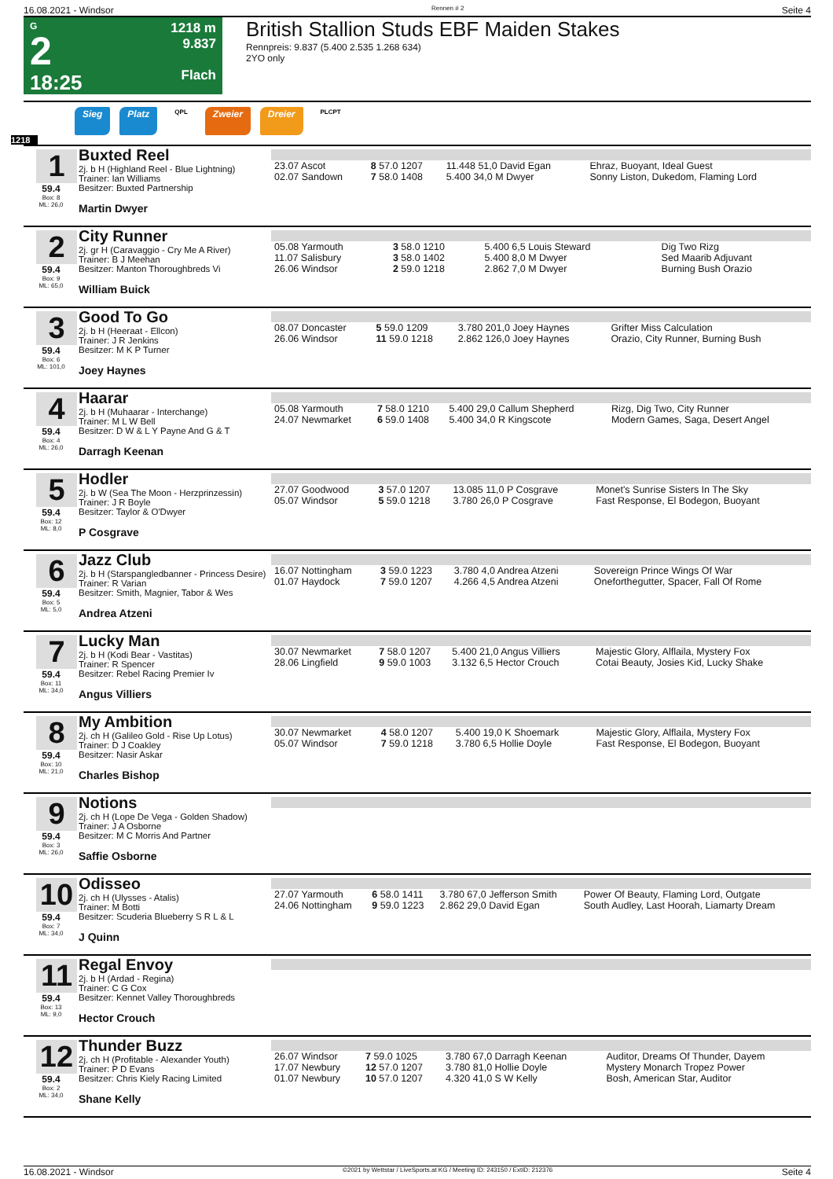16.08.2021 - Windsor Rennen # 2 Seite 4
G
2
18:25
1218 m
9.837
Flach
British Stallion Studs EBF Maiden Stakes
Rennpreis: 9.837 (5.400 2.535 1.268 634)
2YO only
Sieg Platz QPL Zweier Dreier PLCPT
1218
1
59.4
Box: 8
ML: 26,0
Buxted Reel
2j. b H (Highland Reel - Blue Lightning)
Trainer: Ian Williams
Besitzer: Buxted Partnership
Martin Dwyer
| 23.07 Ascot | 8 57.0 1207 | 11.448 51,0 David Egan | Ehraz, Buoyant, Ideal Guest |
| 02.07 Sandown | 7 58.0 1408 | 5.400 34,0 M Dwyer | Sonny Liston, Dukedom, Flaming Lord |
2
59.4
Box: 9
ML: 65,0
City Runner
2j. gr H (Caravaggio - Cry Me A River)
Trainer: B J Meehan
Besitzer: Manton Thoroughbreds Vi
William Buick
| 05.08 Yarmouth | 3 58.0 1210 | 5.400 6,5 Louis Steward | Dig Two Rizg |
| 11.07 Salisbury | 3 58.0 1402 | 5.400 8,0 M Dwyer | Sed Maarib Adjuvant |
| 26.06 Windsor | 2 59.0 1218 | 2.862 7,0 M Dwyer | Burning Bush Orazio |
3
59.4
Box: 6
ML: 101,0
Good To Go
2j. b H (Heeraat - Ellcon)
Trainer: J R Jenkins
Besitzer: M K P Turner
Joey Haynes
| 08.07 Doncaster | 5 59.0 1209 | 3.780 201,0 Joey Haynes | Grifter Miss Calculation |
| 26.06 Windsor | 11 59.0 1218 | 2.862 126,0 Joey Haynes | Orazio, City Runner, Burning Bush |
4
59.4
Box: 4
ML: 26,0
Haarar
2j. b H (Muhaarar - Interchange)
Trainer: M L W Bell
Besitzer: D W & L Y Payne And G & T
Darragh Keenan
| 05.08 Yarmouth | 7 58.0 1210 | 5.400 29,0 Callum Shepherd | Rizg, Dig Two, City Runner |
| 24.07 Newmarket | 6 59.0 1408 | 5.400 34,0 R Kingscote | Modern Games, Saga, Desert Angel |
5
59.4
Box: 12
ML: 8,0
Hodler
2j. b W (Sea The Moon - Herzprinzessin)
Trainer: J R Boyle
Besitzer: Taylor & O'Dwyer
P Cosgrave
| 27.07 Goodwood | 3 57.0 1207 | 13.085 11,0 P Cosgrave | Monet's Sunrise Sisters In The Sky |
| 05.07 Windsor | 5 59.0 1218 | 3.780 26,0 P Cosgrave | Fast Response, El Bodegon, Buoyant |
6
59.4
Box: 5
ML: 5,0
Jazz Club
2j. b H (Starspangledbanner - Princess Desire)
Trainer: R Varian
Besitzer: Smith, Magnier, Tabor & Wes
Andrea Atzeni
| 16.07 Nottingham | 3 59.0 1223 | 3.780 4,0 Andrea Atzeni | Sovereign Prince Wings Of War |
| 01.07 Haydock | 7 59.0 1207 | 4.266 4,5 Andrea Atzeni | Oneforthegutter, Spacer, Fall Of Rome |
7
59.4
Box: 11
ML: 34,0
Lucky Man
2j. b H (Kodi Bear - Vastitas)
Trainer: R Spencer
Besitzer: Rebel Racing Premier Iv
Angus Villiers
| 30.07 Newmarket | 7 58.0 1207 | 5.400 21,0 Angus Villiers | Majestic Glory, Alflaila, Mystery Fox |
| 28.06 Lingfield | 9 59.0 1003 | 3.132 6,5 Hector Crouch | Cotai Beauty, Josies Kid, Lucky Shake |
8
59.4
Box: 10
ML: 21,0
My Ambition
2j. ch H (Galileo Gold - Rise Up Lotus)
Trainer: D J Coakley
Besitzer: Nasir Askar
Charles Bishop
| 30.07 Newmarket | 4 58.0 1207 | 5.400 19,0 K Shoemark | Majestic Glory, Alflaila, Mystery Fox |
| 05.07 Windsor | 7 59.0 1218 | 3.780 6,5 Hollie Doyle | Fast Response, El Bodegon, Buoyant |
9
59.4
Box: 3
ML: 26,0
Notions
2j. ch H (Lope De Vega - Golden Shadow)
Trainer: J A Osborne
Besitzer: M C Morris And Partner
Saffie Osborne
10
59.4
Box: 7
ML: 34,0
Odisseo
2j. ch H (Ulysses - Atalis)
Trainer: M Botti
Besitzer: Scuderia Blueberry S R L & L
J Quinn
| 27.07 Yarmouth | 6 58.0 1411 | 3.780 67,0 Jefferson Smith | Power Of Beauty, Flaming Lord, Outgate |
| 24.06 Nottingham | 9 59.0 1223 | 2.862 29,0 David Egan | South Audley, Last Hoorah, Liamarty Dream |
11
59.4
Box: 13
ML: 9,0
Regal Envoy
2j. b H (Ardad - Regina)
Trainer: C G Cox
Besitzer: Kennet Valley Thoroughbreds
Hector Crouch
12
59.4
Box: 2
ML: 34,0
Thunder Buzz
2j. ch H (Profitable - Alexander Youth)
Trainer: P D Evans
Besitzer: Chris Kiely Racing Limited
Shane Kelly
| 26.07 Windsor | 7 59.0 1025 | 3.780 67,0 Darragh Keenan | Auditor, Dreams Of Thunder, Dayem |
| 17.07 Newbury | 12 57.0 1207 | 3.780 81,0 Hollie Doyle | Mystery Monarch Tropez Power |
| 01.07 Newbury | 10 57.0 1207 | 4.320 41,0 S W Kelly | Bosh, American Star, Auditor |
16.08.2021 - Windsor ©2021 by Wettstar / LiveSports.at KG / Meeting ID: 243150 / ExtID: 212376 Seite 4